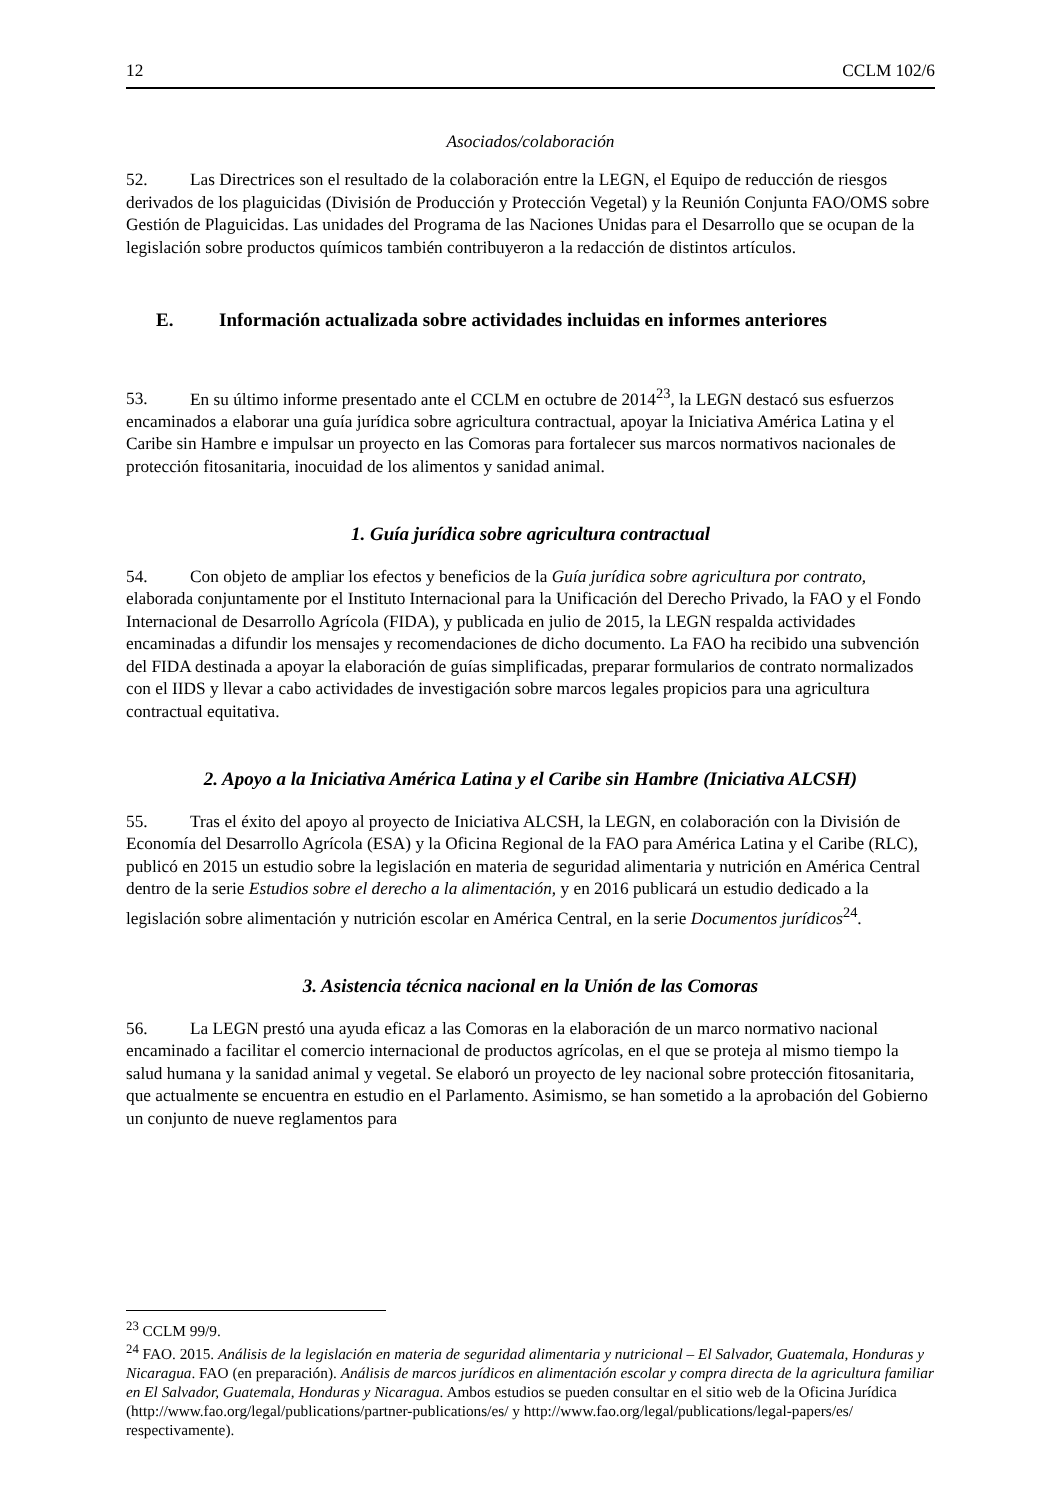12 CCLM 102/6
Asociados/colaboración
52. Las Directrices son el resultado de la colaboración entre la LEGN, el Equipo de reducción de riesgos derivados de los plaguicidas (División de Producción y Protección Vegetal) y la Reunión Conjunta FAO/OMS sobre Gestión de Plaguicidas. Las unidades del Programa de las Naciones Unidas para el Desarrollo que se ocupan de la legislación sobre productos químicos también contribuyeron a la redacción de distintos artículos.
E. Información actualizada sobre actividades incluidas en informes anteriores
53. En su último informe presentado ante el CCLM en octubre de 2014<sup>23</sup>, la LEGN destacó sus esfuerzos encaminados a elaborar una guía jurídica sobre agricultura contractual, apoyar la Iniciativa América Latina y el Caribe sin Hambre e impulsar un proyecto en las Comoras para fortalecer sus marcos normativos nacionales de protección fitosanitaria, inocuidad de los alimentos y sanidad animal.
1. Guía jurídica sobre agricultura contractual
54. Con objeto de ampliar los efectos y beneficios de la Guía jurídica sobre agricultura por contrato, elaborada conjuntamente por el Instituto Internacional para la Unificación del Derecho Privado, la FAO y el Fondo Internacional de Desarrollo Agrícola (FIDA), y publicada en julio de 2015, la LEGN respalda actividades encaminadas a difundir los mensajes y recomendaciones de dicho documento. La FAO ha recibido una subvención del FIDA destinada a apoyar la elaboración de guías simplificadas, preparar formularios de contrato normalizados con el IIDS y llevar a cabo actividades de investigación sobre marcos legales propicios para una agricultura contractual equitativa.
2. Apoyo a la Iniciativa América Latina y el Caribe sin Hambre (Iniciativa ALCSH)
55. Tras el éxito del apoyo al proyecto de Iniciativa ALCSH, la LEGN, en colaboración con la División de Economía del Desarrollo Agrícola (ESA) y la Oficina Regional de la FAO para América Latina y el Caribe (RLC), publicó en 2015 un estudio sobre la legislación en materia de seguridad alimentaria y nutrición en América Central dentro de la serie Estudios sobre el derecho a la alimentación, y en 2016 publicará un estudio dedicado a la legislación sobre alimentación y nutrición escolar en América Central, en la serie Documentos jurídicos<sup>24</sup>.
3. Asistencia técnica nacional en la Unión de las Comoras
56. La LEGN prestó una ayuda eficaz a las Comoras en la elaboración de un marco normativo nacional encaminado a facilitar el comercio internacional de productos agrícolas, en el que se proteja al mismo tiempo la salud humana y la sanidad animal y vegetal. Se elaboró un proyecto de ley nacional sobre protección fitosanitaria, que actualmente se encuentra en estudio en el Parlamento. Asimismo, se han sometido a la aprobación del Gobierno un conjunto de nueve reglamentos para
<sup>23</sup> CCLM 99/9.
<sup>24</sup> FAO. 2015. Análisis de la legislación en materia de seguridad alimentaria y nutricional – El Salvador, Guatemala, Honduras y Nicaragua. FAO (en preparación). Análisis de marcos jurídicos en alimentación escolar y compra directa de la agricultura familiar en El Salvador, Guatemala, Honduras y Nicaragua. Ambos estudios se pueden consultar en el sitio web de la Oficina Jurídica (http://www.fao.org/legal/publications/partner-publications/es/ y http://www.fao.org/legal/publications/legal-papers/es/ respectivamente).